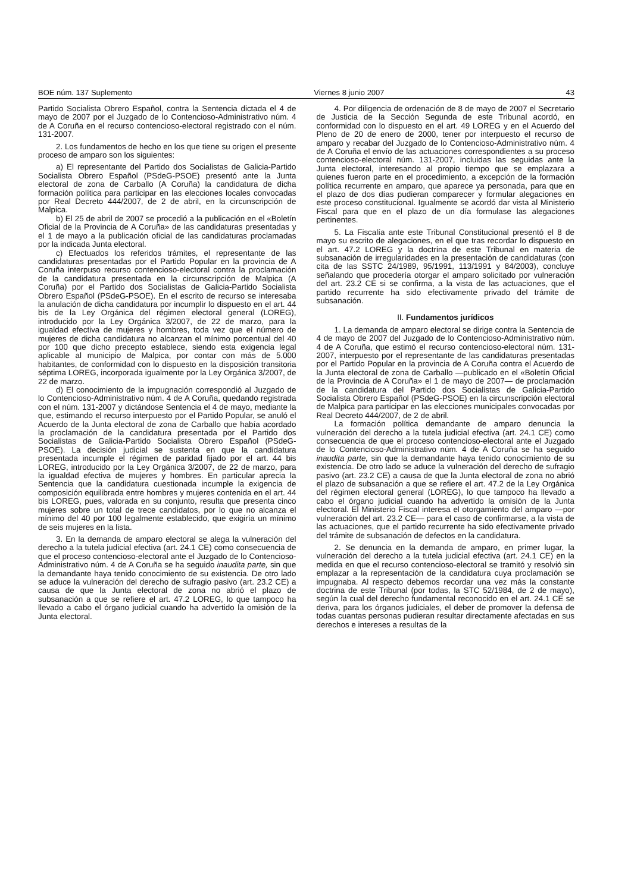BOE núm. 137 Suplemento Viernes 8 junio 2007 43
Partido Socialista Obrero Español, contra la Sentencia dictada el 4 de mayo de 2007 por el Juzgado de lo Contencioso-Administrativo núm. 4 de A Coruña en el recurso contencioso-electoral registrado con el núm. 131-2007.
2. Los fundamentos de hecho en los que tiene su origen el presente proceso de amparo son los siguientes:
a) El representante del Partido dos Socialistas de Galicia-Partido Socialista Obrero Español (PSdeG-PSOE) presentó ante la Junta electoral de zona de Carballo (A Coruña) la candidatura de dicha formación política para participar en las elecciones locales convocadas por Real Decreto 444/2007, de 2 de abril, en la circunscripción de Malpica.
b) El 25 de abril de 2007 se procedió a la publicación en el «Boletín Oficial de la Provincia de A Coruña» de las candidaturas presentadas y el 1 de mayo a la publicación oficial de las candidaturas proclamadas por la indicada Junta electoral.
c) Efectuados los referidos trámites, el representante de las candidaturas presentadas por el Partido Popular en la provincia de A Coruña interpuso recurso contencioso-electoral contra la proclamación de la candidatura presentada en la circunscripción de Malpica (A Coruña) por el Partido dos Socialistas de Galicia-Partido Socialista Obrero Español (PSdeG-PSOE). En el escrito de recurso se interesaba la anulación de dicha candidatura por incumplir lo dispuesto en el art. 44 bis de la Ley Orgánica del régimen electoral general (LOREG), introducido por la Ley Orgánica 3/2007, de 22 de marzo, para la igualdad efectiva de mujeres y hombres, toda vez que el número de mujeres de dicha candidatura no alcanzan el mínimo porcentual del 40 por 100 que dicho precepto establece, siendo esta exigencia legal aplicable al municipio de Malpica, por contar con más de 5.000 habitantes, de conformidad con lo dispuesto en la disposición transitoria séptima LOREG, incorporada igualmente por la Ley Orgánica 3/2007, de 22 de marzo.
d) El conocimiento de la impugnación correspondió al Juzgado de lo Contencioso-Administrativo núm. 4 de A Coruña, quedando registrada con el núm. 131-2007 y dictándose Sentencia el 4 de mayo, mediante la que, estimando el recurso interpuesto por el Partido Popular, se anuló el Acuerdo de la Junta electoral de zona de Carballo que había acordado la proclamación de la candidatura presentada por el Partido dos Socialistas de Galicia-Partido Socialista Obrero Español (PSdeG-PSOE). La decisión judicial se sustenta en que la candidatura presentada incumple el régimen de paridad fijado por el art. 44 bis LOREG, introducido por la Ley Orgánica 3/2007, de 22 de marzo, para la igualdad efectiva de mujeres y hombres. En particular aprecia la Sentencia que la candidatura cuestionada incumple la exigencia de composición equilibrada entre hombres y mujeres contenida en el art. 44 bis LOREG, pues, valorada en su conjunto, resulta que presenta cinco mujeres sobre un total de trece candidatos, por lo que no alcanza el mínimo del 40 por 100 legalmente establecido, que exigiría un mínimo de seis mujeres en la lista.
3. En la demanda de amparo electoral se alega la vulneración del derecho a la tutela judicial efectiva (art. 24.1 CE) como consecuencia de que el proceso contencioso-electoral ante el Juzgado de lo Contencioso-Administrativo núm. 4 de A Coruña se ha seguido inaudita parte, sin que la demandante haya tenido conocimiento de su existencia. De otro lado se aduce la vulneración del derecho de sufragio pasivo (art. 23.2 CE) a causa de que la Junta electoral de zona no abrió el plazo de subsanación a que se refiere el art. 47.2 LOREG, lo que tampoco ha llevado a cabo el órgano judicial cuando ha advertido la omisión de la Junta electoral.
4. Por diligencia de ordenación de 8 de mayo de 2007 el Secretario de Justicia de la Sección Segunda de este Tribunal acordó, en conformidad con lo dispuesto en el art. 49 LOREG y en el Acuerdo del Pleno de 20 de enero de 2000, tener por interpuesto el recurso de amparo y recabar del Juzgado de lo Contencioso-Administrativo núm. 4 de A Coruña el envío de las actuaciones correspondientes a su proceso contencioso-electoral núm. 131-2007, incluidas las seguidas ante la Junta electoral, interesando al propio tiempo que se emplazara a quienes fueron parte en el procedimiento, a excepción de la formación política recurrente en amparo, que aparece ya personada, para que en el plazo de dos días pudieran comparecer y formular alegaciones en este proceso constitucional. Igualmente se acordó dar vista al Ministerio Fiscal para que en el plazo de un día formulase las alegaciones pertinentes.
5. La Fiscalía ante este Tribunal Constitucional presentó el 8 de mayo su escrito de alegaciones, en el que tras recordar lo dispuesto en el art. 47.2 LOREG y la doctrina de este Tribunal en materia de subsanación de irregularidades en la presentación de candidaturas (con cita de las SSTC 24/1989, 95/1991, 113/1991 y 84/2003), concluye señalando que procedería otorgar el amparo solicitado por vulneración del art. 23.2 CE si se confirma, a la vista de las actuaciones, que el partido recurrente ha sido efectivamente privado del trámite de subsanación.
II. Fundamentos jurídicos
1. La demanda de amparo electoral se dirige contra la Sentencia de 4 de mayo de 2007 del Juzgado de lo Contencioso-Administrativo núm. 4 de A Coruña, que estimó el recurso contencioso-electoral núm. 131-2007, interpuesto por el representante de las candidaturas presentadas por el Partido Popular en la provincia de A Coruña contra el Acuerdo de la Junta electoral de zona de Carballo —publicado en el «Boletín Oficial de la Provincia de A Coruña» el 1 de mayo de 2007— de proclamación de la candidatura del Partido dos Socialistas de Galicia-Partido Socialista Obrero Español (PSdeG-PSOE) en la circunscripción electoral de Malpica para participar en las elecciones municipales convocadas por Real Decreto 444/2007, de 2 de abril.
La formación política demandante de amparo denuncia la vulneración del derecho a la tutela judicial efectiva (art. 24.1 CE) como consecuencia de que el proceso contencioso-electoral ante el Juzgado de lo Contencioso-Administrativo núm. 4 de A Coruña se ha seguido inaudita parte, sin que la demandante haya tenido conocimiento de su existencia. De otro lado se aduce la vulneración del derecho de sufragio pasivo (art. 23.2 CE) a causa de que la Junta electoral de zona no abrió el plazo de subsanación a que se refiere el art. 47.2 de la Ley Orgánica del régimen electoral general (LOREG), lo que tampoco ha llevado a cabo el órgano judicial cuando ha advertido la omisión de la Junta electoral. El Ministerio Fiscal interesa el otorgamiento del amparo —por vulneración del art. 23.2 CE— para el caso de confirmarse, a la vista de las actuaciones, que el partido recurrente ha sido efectivamente privado del trámite de subsanación de defectos en la candidatura.
2. Se denuncia en la demanda de amparo, en primer lugar, la vulneración del derecho a la tutela judicial efectiva (art. 24.1 CE) en la medida en que el recurso contencioso-electoral se tramitó y resolvió sin emplazar a la representación de la candidatura cuya proclamación se impugnaba. Al respecto debemos recordar una vez más la constante doctrina de este Tribunal (por todas, la STC 52/1984, de 2 de mayo), según la cual del derecho fundamental reconocido en el art. 24.1 CE se deriva, para los órganos judiciales, el deber de promover la defensa de todas cuantas personas pudieran resultar directamente afectadas en sus derechos e intereses a resultas de la